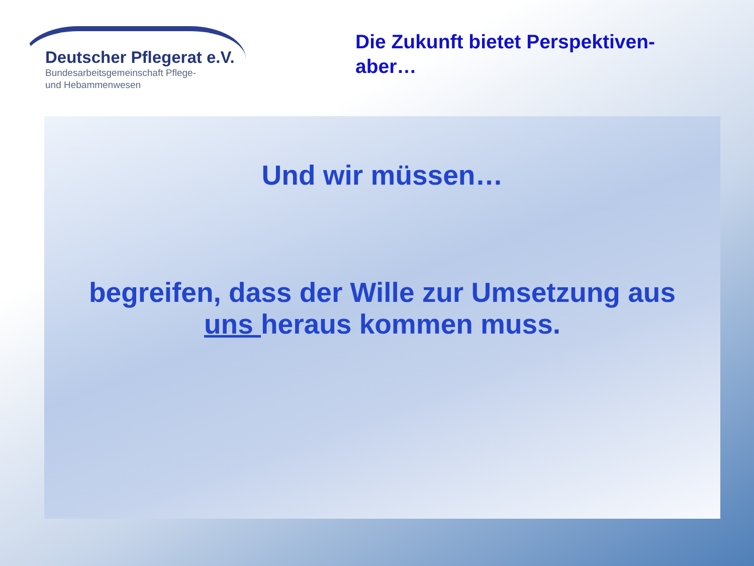Deutscher Pflegerat e.V.
Bundesarbeitsgemeinschaft Pflege-
und Hebammenwesen
Die Zukunft bietet Perspektiven-
aber…
Und wir müssen…
begreifen, dass der Wille zur Umsetzung aus
uns heraus kommen muss.